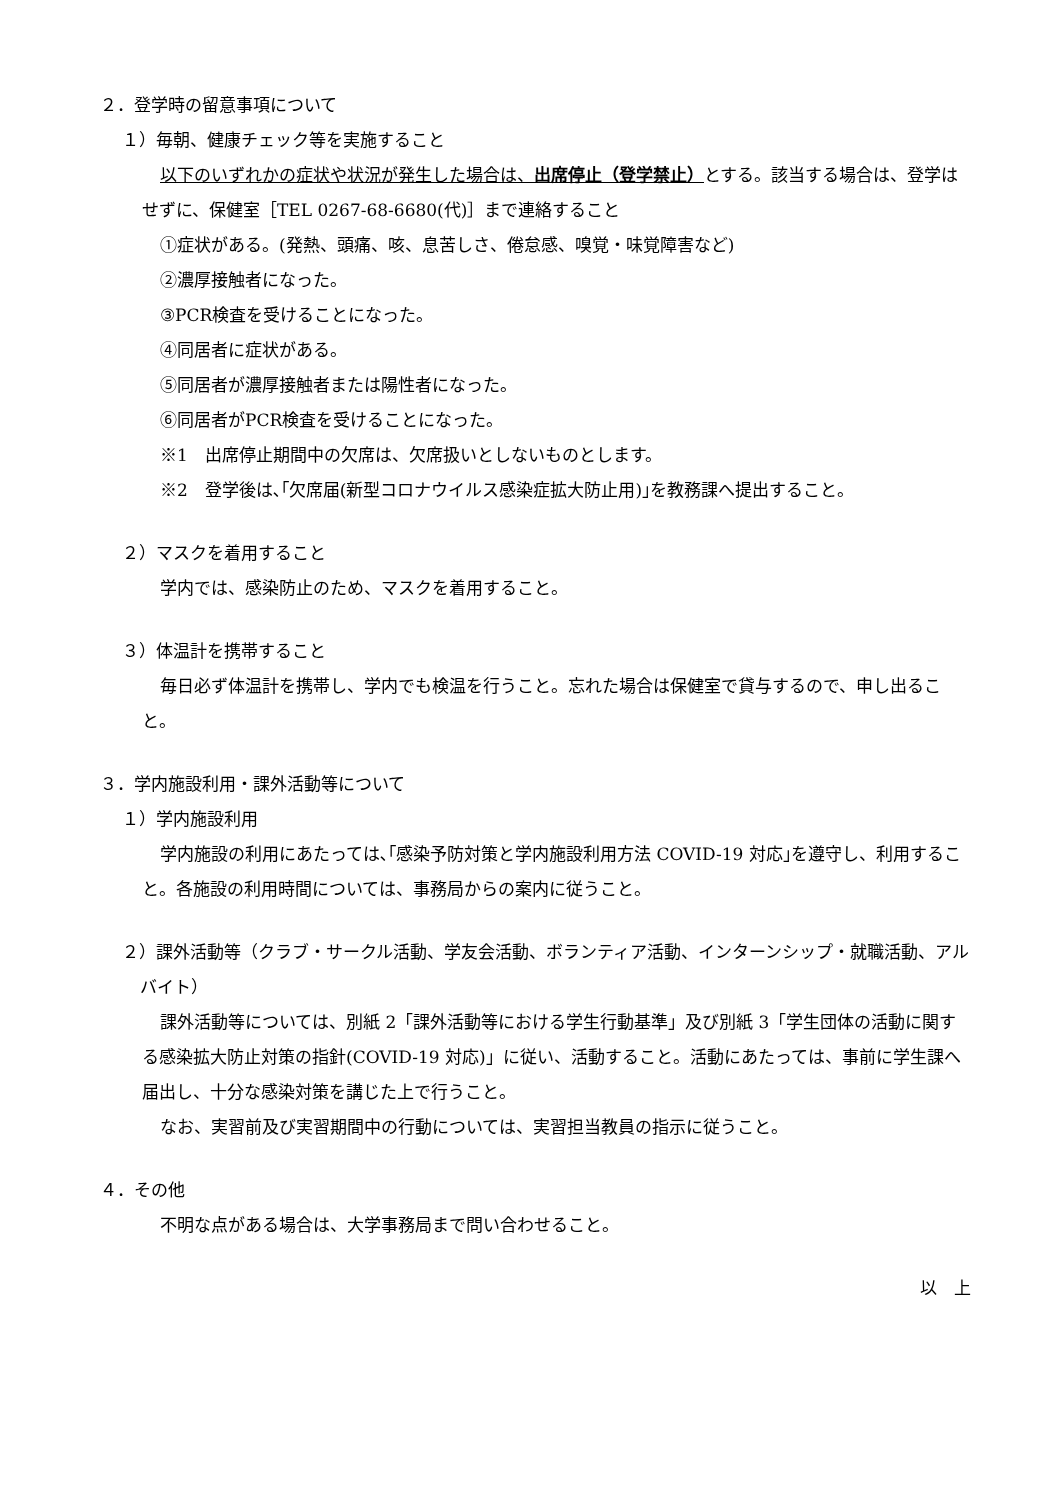２．登学時の留意事項について
１）毎朝、健康チェック等を実施すること
以下のいずれかの症状や状況が発生した場合は、出席停止（登学禁止）とする。該当する場合は、登学はせずに、保健室［TEL 0267-68-6680(代)］まで連絡すること
①症状がある。(発熱、頭痛、咳、息苦しさ、倦怠感、嗅覚・味覚障害など)
②濃厚接触者になった。
③PCR検査を受けることになった。
④同居者に症状がある。
⑤同居者が濃厚接触者または陽性者になった。
⑥同居者がPCR検査を受けることになった。
※1　出席停止期間中の欠席は、欠席扱いとしないものとします。
※2　登学後は､｢欠席届(新型コロナウイルス感染症拡大防止用)｣を教務課へ提出すること。
２）マスクを着用すること
学内では、感染防止のため、マスクを着用すること。
３）体温計を携帯すること
毎日必ず体温計を携帯し、学内でも検温を行うこと。忘れた場合は保健室で貸与するので、申し出ること。
３．学内施設利用・課外活動等について
１）学内施設利用
学内施設の利用にあたっては､｢感染予防対策と学内施設利用方法 COVID-19 対応｣を遵守し、利用すること。各施設の利用時間については、事務局からの案内に従うこと。
２）課外活動等（クラブ・サークル活動、学友会活動、ボランティア活動、インターンシップ・就職活動、アルバイト）
課外活動等については、別紙 2「課外活動等における学生行動基準」及び別紙 3「学生団体の活動に関する感染拡大防止対策の指針(COVID-19 対応)」に従い、活動すること。活動にあたっては、事前に学生課へ届出し、十分な感染対策を講じた上で行うこと。
なお、実習前及び実習期間中の行動については、実習担当教員の指示に従うこと。
４．その他
不明な点がある場合は、大学事務局まで問い合わせること。
以　上